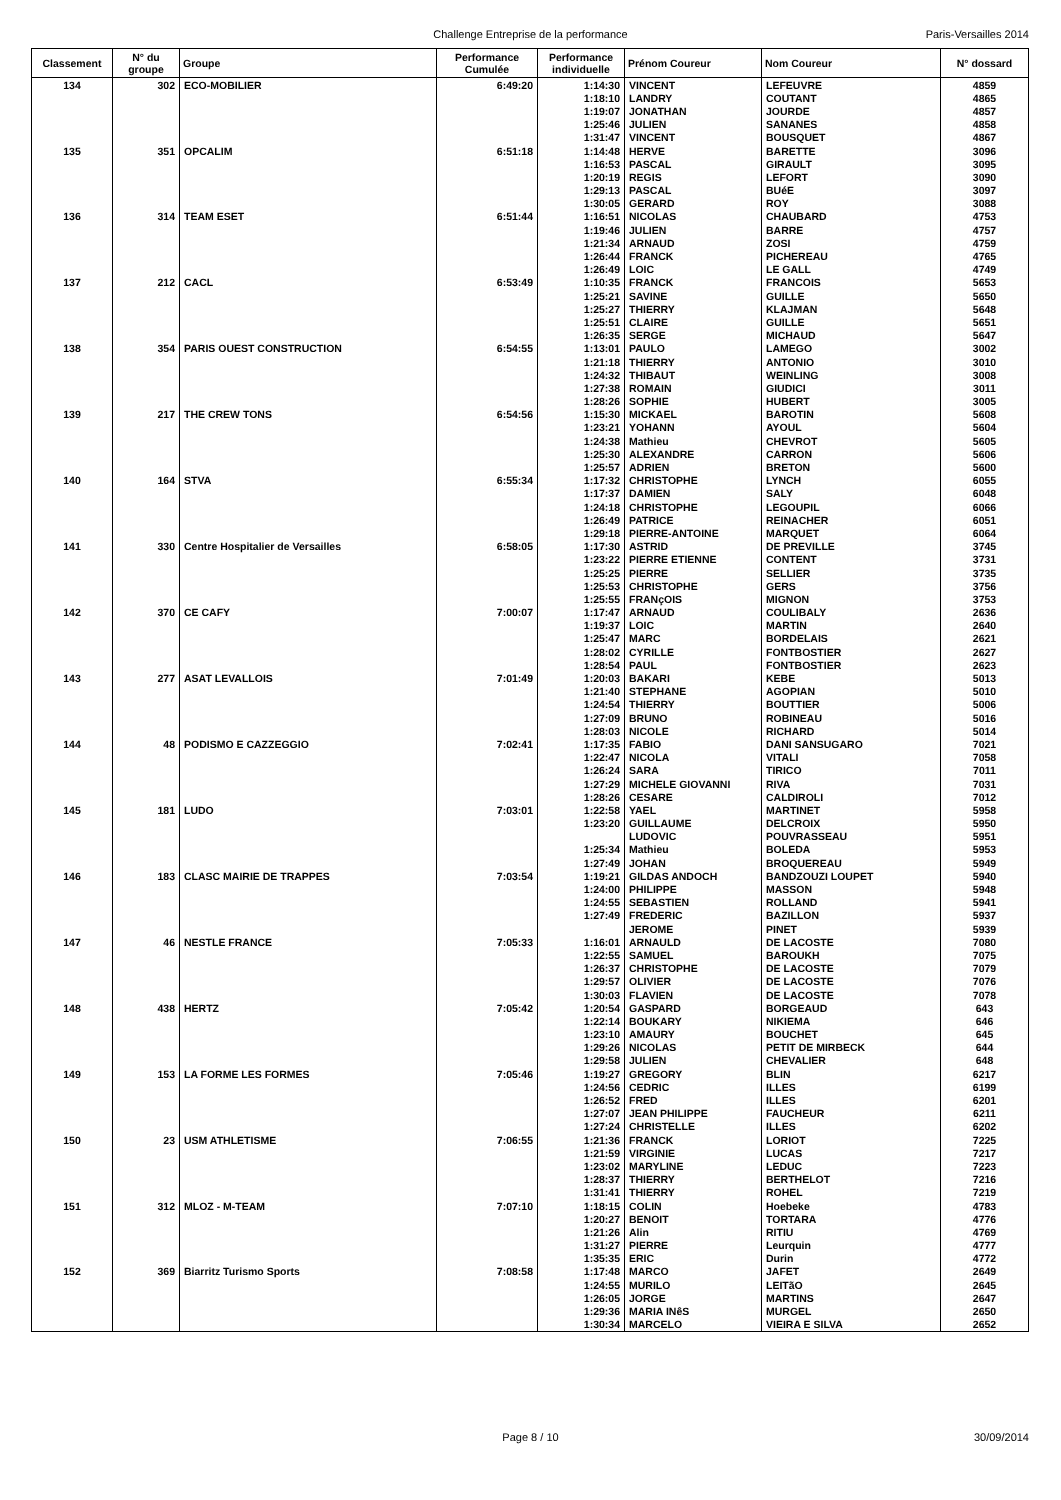Challenge Entreprise de la performance Paris-Versailles 2014
| Classement | N° du groupe | Groupe | Performance Cumulée | Performance individuelle | Prénom Coureur | Nom Coureur | N° dossard |
| --- | --- | --- | --- | --- | --- | --- | --- |
| 134 | 302 | ECO-MOBILIER | 6:49:20 | 1:14:30 | VINCENT | LEFEUVRE | 4859 |
| | | | | 1:18:10 | LANDRY | COUTANT | 4865 |
| | | | | 1:19:07 | JONATHAN | JOURDE | 4857 |
| | | | | 1:25:46 | JULIEN | SANANES | 4858 |
| | | | | 1:31:47 | VINCENT | BOUSQUET | 4867 |
| 135 | 351 | OPCALIM | 6:51:18 | 1:14:48 | HERVE | BARETTE | 3096 |
| | | | | 1:16:53 | PASCAL | GIRAULT | 3095 |
| | | | | 1:20:19 | REGIS | LEFORT | 3090 |
| | | | | 1:29:13 | PASCAL | BUéE | 3097 |
| | | | | 1:30:05 | GERARD | ROY | 3088 |
| 136 | 314 | TEAM ESET | 6:51:44 | 1:16:51 | NICOLAS | CHAUBARD | 4753 |
| | | | | 1:19:46 | JULIEN | BARRE | 4757 |
| | | | | 1:21:34 | ARNAUD | ZOSI | 4759 |
| | | | | 1:26:44 | FRANCK | PICHEREAU | 4765 |
| | | | | 1:26:49 | LOIC | LE GALL | 4749 |
| 137 | 212 | CACL | 6:53:49 | 1:10:35 | FRANCK | FRANCOIS | 5653 |
| | | | | 1:25:21 | SAVINE | GUILLE | 5650 |
| | | | | 1:25:27 | THIERRY | KLAJMAN | 5648 |
| | | | | 1:25:51 | CLAIRE | GUILLE | 5651 |
| | | | | 1:26:35 | SERGE | MICHAUD | 5647 |
| 138 | 354 | PARIS OUEST CONSTRUCTION | 6:54:55 | 1:13:01 | PAULO | LAMEGO | 3002 |
| | | | | 1:21:18 | THIERRY | ANTONIO | 3010 |
| | | | | 1:24:32 | THIBAUT | WEINLING | 3008 |
| | | | | 1:27:38 | ROMAIN | GIUDICI | 3011 |
| | | | | 1:28:26 | SOPHIE | HUBERT | 3005 |
| 139 | 217 | THE CREW TONS | 6:54:56 | 1:15:30 | MICKAEL | BAROTIN | 5608 |
| | | | | 1:23:21 | YOHANN | AYOUL | 5604 |
| | | | | 1:24:38 | Mathieu | CHEVROT | 5605 |
| | | | | 1:25:30 | ALEXANDRE | CARRON | 5606 |
| | | | | 1:25:57 | ADRIEN | BRETON | 5600 |
| 140 | 164 | STVA | 6:55:34 | 1:17:32 | CHRISTOPHE | LYNCH | 6055 |
| | | | | 1:17:37 | DAMIEN | SALY | 6048 |
| | | | | 1:24:18 | CHRISTOPHE | LEGOUPIL | 6066 |
| | | | | 1:26:49 | PATRICE | REINACHER | 6051 |
| | | | | 1:29:18 | PIERRE-ANTOINE | MARQUET | 6064 |
| 141 | 330 | Centre Hospitalier de Versailles | 6:58:05 | 1:17:30 | ASTRID | DE PREVILLE | 3745 |
| | | | | 1:23:22 | PIERRE ETIENNE | CONTENT | 3731 |
| | | | | 1:25:25 | PIERRE | SELLIER | 3735 |
| | | | | 1:25:53 | CHRISTOPHE | GERS | 3756 |
| | | | | 1:25:55 | FRANçOIS | MIGNON | 3753 |
| 142 | 370 | CE CAFY | 7:00:07 | 1:17:47 | ARNAUD | COULIBALY | 2636 |
| | | | | 1:19:37 | LOIC | MARTIN | 2640 |
| | | | | 1:25:47 | MARC | BORDELAIS | 2621 |
| | | | | 1:28:02 | CYRILLE | FONTBOSTIER | 2627 |
| | | | | 1:28:54 | PAUL | FONTBOSTIER | 2623 |
| 143 | 277 | ASAT LEVALLOIS | 7:01:49 | 1:20:03 | BAKARI | KEBE | 5013 |
| | | | | 1:21:40 | STEPHANE | AGOPIAN | 5010 |
| | | | | 1:24:54 | THIERRY | BOUTTIER | 5006 |
| | | | | 1:27:09 | BRUNO | ROBINEAU | 5016 |
| | | | | 1:28:03 | NICOLE | RICHARD | 5014 |
| 144 | 48 | PODISMO E CAZZEGGIO | 7:02:41 | 1:17:35 | FABIO | DANI SANSUGARO | 7021 |
| | | | | 1:22:47 | NICOLA | VITALI | 7058 |
| | | | | 1:26:24 | SARA | TIRICO | 7011 |
| | | | | 1:27:29 | MICHELE GIOVANNI | RIVA | 7031 |
| | | | | 1:28:26 | CESARE | CALDIROLI | 7012 |
| 145 | 181 | LUDO | 7:03:01 | 1:22:58 | YAEL | MARTINET | 5958 |
| | | | | 1:23:20 | GUILLAUME | DELCROIX | 5950 |
| | | | | | LUDOVIC | POUVRASSEAU | 5951 |
| | | | | 1:25:34 | Mathieu | BOLEDA | 5953 |
| | | | | 1:27:49 | JOHAN | BROQUEREAU | 5949 |
| 146 | 183 | CLASC MAIRIE DE TRAPPES | 7:03:54 | 1:19:21 | GILDAS ANDOCH | BANDZOUZI LOUPET | 5940 |
| | | | | 1:24:00 | PHILIPPE | MASSON | 5948 |
| | | | | 1:24:55 | SEBASTIEN | ROLLAND | 5941 |
| | | | | 1:27:49 | FREDERIC | BAZILLON | 5937 |
| | | | | | JEROME | PINET | 5939 |
| 147 | 46 | NESTLE FRANCE | 7:05:33 | 1:16:01 | ARNAULD | DE LACOSTE | 7080 |
| | | | | 1:22:55 | SAMUEL | BAROUKH | 7075 |
| | | | | 1:26:37 | CHRISTOPHE | DE LACOSTE | 7079 |
| | | | | 1:29:57 | OLIVIER | DE LACOSTE | 7076 |
| | | | | 1:30:03 | FLAVIEN | DE LACOSTE | 7078 |
| 148 | 438 | HERTZ | 7:05:42 | 1:20:54 | GASPARD | BORGEAUD | 643 |
| | | | | 1:22:14 | BOUKARY | NIKIEMA | 646 |
| | | | | 1:23:10 | AMAURY | BOUCHET | 645 |
| | | | | 1:29:26 | NICOLAS | PETIT DE MIRBECK | 644 |
| | | | | 1:29:58 | JULIEN | CHEVALIER | 648 |
| 149 | 153 | LA FORME LES FORMES | 7:05:46 | 1:19:27 | GREGORY | BLIN | 6217 |
| | | | | 1:24:56 | CEDRIC | ILLES | 6199 |
| | | | | 1:26:52 | FRED | ILLES | 6201 |
| | | | | 1:27:07 | JEAN PHILIPPE | FAUCHEUR | 6211 |
| | | | | 1:27:24 | CHRISTELLE | ILLES | 6202 |
| 150 | 23 | USM ATHLETISME | 7:06:55 | 1:21:36 | FRANCK | LORIOT | 7225 |
| | | | | 1:21:59 | VIRGINIE | LUCAS | 7217 |
| | | | | 1:23:02 | MARYLINE | LEDUC | 7223 |
| | | | | 1:28:37 | THIERRY | BERTHELOT | 7216 |
| | | | | 1:31:41 | THIERRY | ROHEL | 7219 |
| 151 | 312 | MLOZ - M-TEAM | 7:07:10 | 1:18:15 | COLIN | Hoebeke | 4783 |
| | | | | 1:20:27 | BENOIT | TORTARA | 4776 |
| | | | | 1:21:26 | Alin | RITIU | 4769 |
| | | | | 1:31:27 | PIERRE | Leurquin | 4777 |
| | | | | 1:35:35 | ERIC | Durin | 4772 |
| 152 | 369 | Biarritz Turismo Sports | 7:08:58 | 1:17:48 | MARCO | JAFET | 2649 |
| | | | | 1:24:55 | MURILO | LEITãO | 2645 |
| | | | | 1:26:05 | JORGE | MARTINS | 2647 |
| | | | | 1:29:36 | MARIA INêS | MURGEL | 2650 |
| | | | | 1:30:34 | MARCELO | VIEIRA E SILVA | 2652 |
Page 8 / 10 30/09/2014